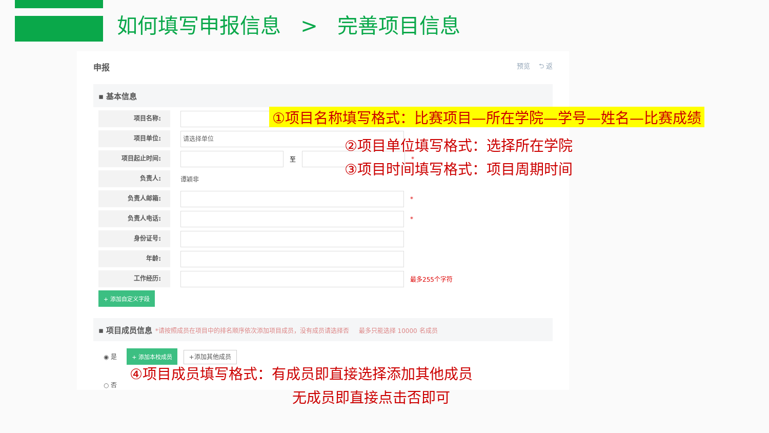如何填写申报信息 > 完善项目信息
申报 预览 ⮌ 返
▪ 基本信息
项目名称:
项目单位:
请选择单位
项目起止时间:
至 *
负责人:
谭颖非
负责人邮箱:
*
负责人电话:
*
身份证号:
年龄:
工作经历:
最多255个字符
+ 添加自定义字段
▪ 项目成员信息 *请按照成员在项目中的排名顺序依次添加项目成员，没有成员请选择否 最多只能选择 10000 名成员
◉ 是 + 添加本校成员 +添加其他成员
○ 否
①项目名称填写格式：比赛项目—所在学院—学号—姓名—比赛成绩
②项目单位填写格式：选择所在学院
③项目时间填写格式：项目周期时间
④项目成员填写格式：有成员即直接选择添加其他成员
无成员即直接点击否即可